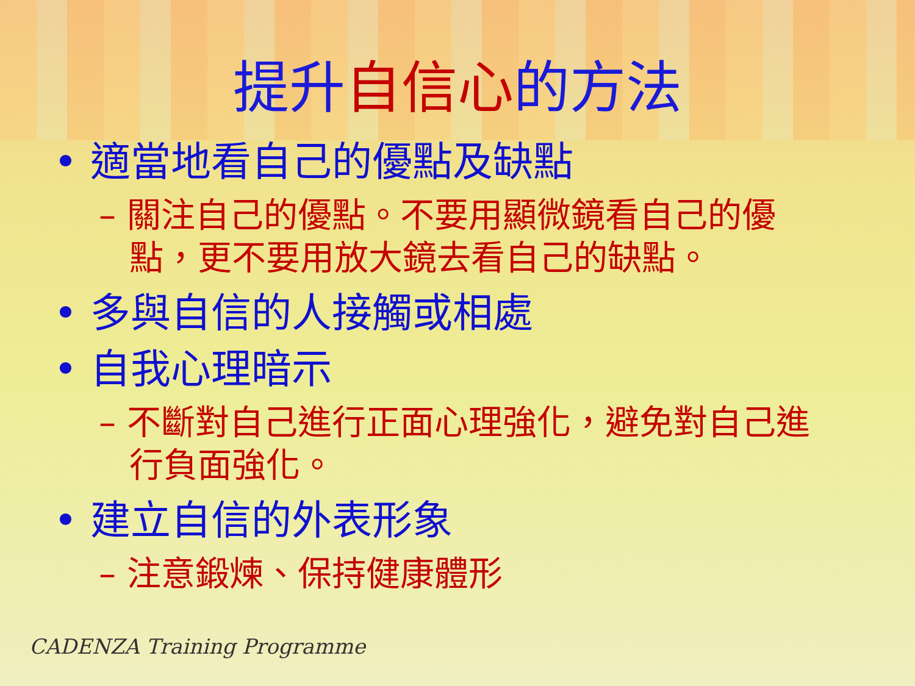提升 自信心 的方法
• 適當地看自己的優點及缺點
– 關注自己的優點。不要用顯微鏡看自己的優點，更不要用放大鏡去看自己的缺點。
• 多與自信的人接觸或相處
• 自我心理暗示
– 不斷對自己進行正面心理強化，避免對自己進行負面強化。
• 建立自信的外表形象
– 注意鍛煉、保持健康體形
CADENZA Training Programme